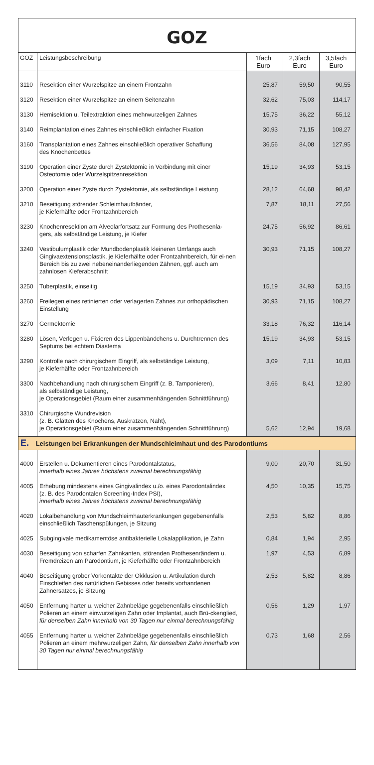GOZ
| GOZ | Leistungsbeschreibung | 1fach Euro | 2,3fach Euro | 3,5fach Euro |
| --- | --- | --- | --- | --- |
| 3110 | Resektion einer Wurzelspitze an einem Frontzahn | 25,87 | 59,50 | 90,55 |
| 3120 | Resektion einer Wurzelspitze an einem Seitenzahn | 32,62 | 75,03 | 114,17 |
| 3130 | Hemisektion u. Teilextraktion eines mehrwurzeligen Zahnes | 15,75 | 36,22 | 55,12 |
| 3140 | Reimplantation eines Zahnes einschließlich einfacher Fixation | 30,93 | 71,15 | 108,27 |
| 3160 | Transplantation eines Zahnes einschließlich operativer Schaffung des Knochenbettes | 36,56 | 84,08 | 127,95 |
| 3190 | Operation einer Zyste durch Zystektomie in Verbindung mit einer Osteotomie oder Wurzelspitzenresektion | 15,19 | 34,93 | 53,15 |
| 3200 | Operation einer Zyste durch Zystektomie, als selbständige Leistung | 28,12 | 64,68 | 98,42 |
| 3210 | Beseitigung störender Schleimhautbänder, je Kieferhälfte oder Frontzahnbereich | 7,87 | 18,11 | 27,56 |
| 3230 | Knochenresektion am Alveolarfortsatz zur Formung des Prothesenla- gers, als selbständige Leistung, je Kiefer | 24,75 | 56,92 | 86,61 |
| 3240 | Vestibulumplastik oder Mundbodenplastik kleineren Umfangs auch Gingivaextensionsplastik, je Kieferhälfte oder Frontzahnbereich, für ei-nen Bereich bis zu zwei nebeneinanderliegenden Zähnen, ggf. auch am zahnlosen Kieferabschnitt | 30,93 | 71,15 | 108,27 |
| 3250 | Tuberplastik, einseitig | 15,19 | 34,93 | 53,15 |
| 3260 | Freilegen eines retinierten oder verlagerten Zahnes zur orthopädischen Einstellung | 30,93 | 71,15 | 108,27 |
| 3270 | Germektomie | 33,18 | 76,32 | 116,14 |
| 3280 | Lösen, Verlegen u. Fixieren des Lippenbändchens u. Durchtrennen des Septums bei echtem Diastema | 15,19 | 34,93 | 53,15 |
| 3290 | Kontrolle nach chirurgischem Eingriff, als selbständige Leistung, je Kieferhälfte oder Frontzahnbereich | 3,09 | 7,11 | 10,83 |
| 3300 | Nachbehandlung nach chirurgischem Eingriff (z. B. Tamponieren), als selbständige Leistung, je Operationsgebiet (Raum einer zusammenhängenden Schnittführung) | 3,66 | 8,41 | 12,80 |
| 3310 | Chirurgische Wundrevision (z. B. Glätten des Knochens, Auskratzen, Naht), je Operationsgebiet (Raum einer zusammenhängenden Schnittführung) | 5,62 | 12,94 | 19,68 |
| E. Leistungen bei Erkrankungen der Mundschleimhaut und des Parodontiums | | | | |
| 4000 | Erstellen u. Dokumentieren eines Parodontalstatus, innerhalb eines Jahres höchstens zweimal berechnungsfähig | 9,00 | 20,70 | 31,50 |
| 4005 | Erhebung mindestens eines Gingivalindex u./o. eines Parodontalindex (z. B. des Parodontalen Screening-Index PSI), innerhalb eines Jahres höchstens zweimal berechnungsfähig | 4,50 | 10,35 | 15,75 |
| 4020 | Lokalbehandlung von Mundschleimhauterkrankungen gegebenenfalls einschließlich Taschenspülungen, je Sitzung | 2,53 | 5,82 | 8,86 |
| 4025 | Subgingivale medikamentöse antibakterielle Lokalapplikation, je Zahn | 0,84 | 1,94 | 2,95 |
| 4030 | Beseitigung von scharfen Zahnkanten, störenden Prothesenrändern u. Fremdreizen am Parodontium, je Kieferhälfte oder Frontzahnbereich | 1,97 | 4,53 | 6,89 |
| 4040 | Beseitigung grober Vorkontakte der Okklusion u. Artikulation durch Einschleifen des natürlichen Gebisses oder bereits vorhandenen Zahnersatzes, je Sitzung | 2,53 | 5,82 | 8,86 |
| 4050 | Entfernung harter u. weicher Zahnbeläge gegebenenfalls einschließlich Polieren an einem einwurzeligen Zahn oder Implantat, auch Brü-ckenglied, für denselben Zahn innerhalb von 30 Tagen nur einmal berechnungsfähig | 0,56 | 1,29 | 1,97 |
| 4055 | Entfernung harter u. weicher Zahnbeläge gegebenenfalls einschließlich Polieren an einem mehrwurzeligen Zahn, für denselben Zahn innerhalb von 30 Tagen nur einmal berechnungsfähig | 0,73 | 1,68 | 2,56 |